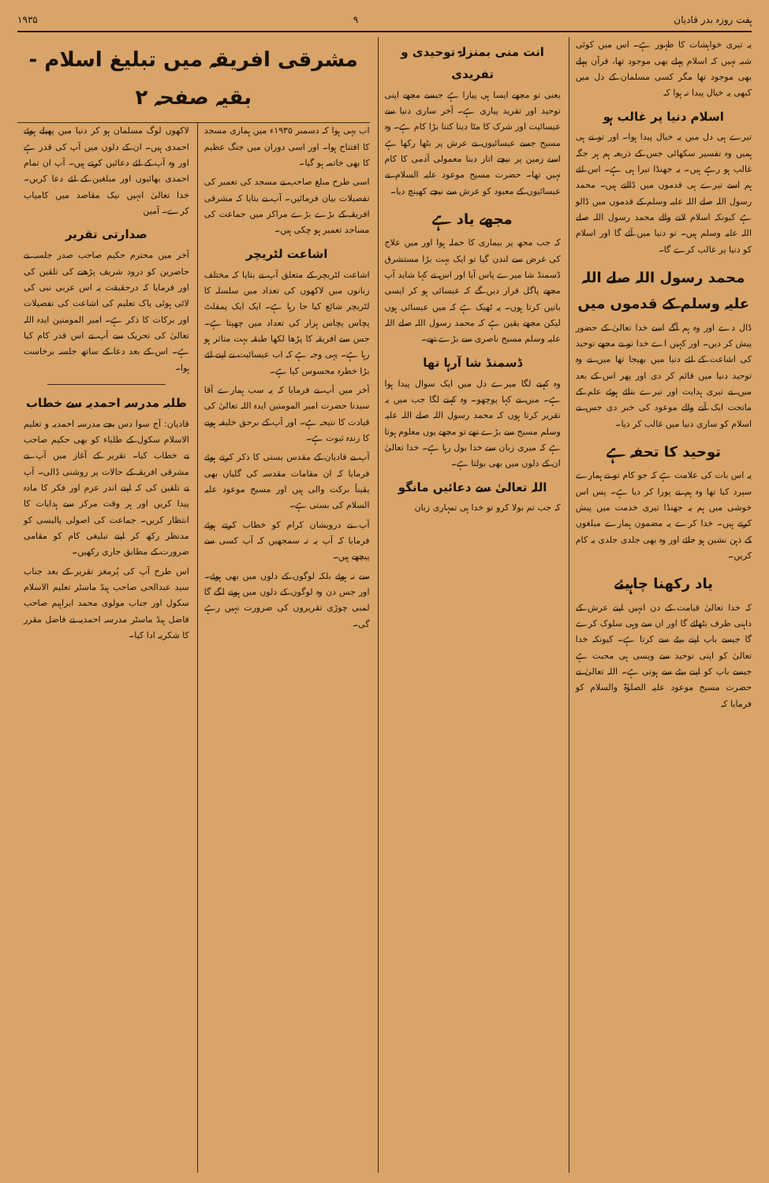ہفت روزہ بدر قادیان ۹ ۱۹۳۵
یہ تیری خواہشات کا ظہور ہے۔ اس میں کوئی شبہ نہیں کہ اسلام پہلے بھی موجود تھا، قرآن پہلے بھی موجود تھا مگر کسی مسلمان کے دل میں کبھی یہ خیال پیدا نہ ہوا کہ
اسلام دنیا پر غالب ہو
تیرے ہی دل میں یہ خیال پیدا ہوا۔ اور تو نے ہی ہمیں وہ تفسیر سکھائی جس کے ذریعہ ہم ہر جگہ غالب ہو رہے ہیں۔ یہ جھنڈا تیرا ہی ہے۔ اس لئے ہم اسے تیرے ہی قدموں میں ڈالتے ہیں۔ محمد رسول اللہ صلے اللہ علیہ وسلم کے قدموں میں ڈالو ہے کیونکہ اسلام لانے والے محمد رسول اللہ صلے اللہ علیہ وسلم ہیں۔ تو دنیا میں آئے گا اور اسلام کو دنیا پر غالب کرے گا۔
محمد رسول اللہ صلے اللہ علیہ وسلم کے قدموں میں
ڈال دے اور وہ ہم آگے اسے خدا تعالیٰ کے حضور پیش کر دیں۔ اور کہیں اے خدا تو نے مجھے توحید کی اشاعت کے لئے دنیا میں بھیجا تھا میں نے وہ توحید دنیا میں قائم کر دی اور پھر اس کے بعد میں نے تیری ہدایت اور تیرے بتائے ہوئے علم کے ماتحت ایک آنے والے موعود کی خبر دی جس نے اسلام کو ساری دنیا میں غالب کر دیا۔
توحید کا تحفہ ہے
یہ اس بات کی علامت ہے کہ جو کام تو نے ہمارے سپرد کیا تھا وہ ہم نے پورا کر دیا ہے۔ پس اس خوشی میں ہم یہ جھنڈا تیری خدمت میں پیش کرتے ہیں۔ خدا کرے یہ مضمون ہمارے مبلغوں کے ذہن نشین ہو جائے اور وہ بھی جلدی جلدی یہ کام کریں۔
یاد رکھنا چاہیئے
کہ خدا تعالیٰ قیامت کے دن انہیں اپنے عرش کے داہنی طرف بٹھائے گا اور ان سے وہی سلوک کرے گا جیسے باپ اپنے بیٹے سے کرتا ہے۔ کیونکہ خدا تعالیٰ کو اپنی توحید سے ویسی ہی محبت ہے جیسے باپ کو اپنے بیٹے سے ہوتی ہے۔ اللہ تعالیٰ نے حضرت مسیح موعود علیہ الصلوٰۃ والسلام کو فرمایا کہ
انت منی بمنزلۃ توحیدی و تفریدی
یعنی تو مجھے ایسا ہی پیارا ہے جیسے مجھے اپنی توحید اور تفرید پیاری ہے۔ آخر ساری دنیا سے عیسائیت اور شرک کا مٹا دینا کتنا بڑا کام ہے۔ وہ مسیح جسے عیسائیوں نے عرش پر بٹھا رکھا ہے اسے زمین پر نیچے اتار دینا معمولی آدمی کا کام نہیں تھا۔ حضرت مسیح موعود علیہ السلام نے عیسائیوں کے معبود کو عرش سے نیچے کھینچ دیا۔
مجھے یاد ہے
کہ جب مجھ پر بیماری کا حملہ ہوا اور میں علاج کی غرض سے لندن گیا تو ایک بہت بڑا مستشرق ڈسمنڈ شا میرے پاس آیا اور اس نے کہا شاید آپ مجھے پاگل قرار دیں گے کہ عیسائی ہو کر ایسی باتیں کرتا ہوں۔ یہ ٹھیک ہے کہ میں عیسائی ہوں لیکن مجھے یقین ہے کہ محمد رسول اللہ صلے اللہ علیہ وسلم مسیح ناصری سے بڑے تھے۔
ڈسمنڈ شا آرہا تھا
وہ کہنے لگا میرے دل میں ایک سوال پیدا ہوا ہے۔ میں نے کہا پوچھو۔ وہ کہنے لگا جب میں یہ تقریر کرتا ہوں کہ محمد رسول اللہ صلے اللہ علیہ وسلم مسیح سے بڑے تھے تو مجھے یوں معلوم ہوتا ہے کہ میری زبان سے خدا بول رہا ہے۔ خدا تعالیٰ ان کے دلوں میں بھی بولتا ہے۔
اللہ تعالیٰ سے دعائیں مانگو
کہ جب تم بولا کرو تو خدا ہی تمہاری زبان
مشرقی افریقہ میں تبلیغ اسلام - بقیہ صفحہ ۲
اب یہی ہوا کہ دسمبر ۱۹۳۵ء میں ہماری مسجد کا افتتاح ہوا۔ اور اسی دوران میں جنگ عظیم کا بھی خاتمہ ہو گیا۔
اسی طرح مبلغ صاحب نے مسجد کی تعمیر کی تفصیلات بیان فرمائیں۔ آپ نے بتایا کہ مشرقی افریقہ کے بڑے بڑے مراکز میں جماعت کی مساجد تعمیر ہو چکی ہیں۔
اشاعت لٹریچر
اشاعت لٹریچر کے متعلق آپ نے بتایا کہ مختلف زبانوں میں لاکھوں کی تعداد میں سلسلہ کا لٹریچر شائع کیا جا رہا ہے۔ ایک ایک پمفلٹ پچاس پچاس ہزار کی تعداد میں چھپتا ہے۔ جس سے افریقہ کا پڑھا لکھا طبقہ بہت متاثر ہو رہا ہے۔ یہی وجہ ہے کہ اب عیسائیت نے اپنے لئے بڑا خطرہ محسوس کیا ہے۔
آخر میں آپ نے فرمایا کہ یہ سب ہمارے آقا سیدنا حضرت امیر المومنین ایدہ اللہ تعالیٰ کی قیادت کا نتیجہ ہے۔ اور آپ کے برحق خلیفہ ہونے کا زندہ ثبوت ہے۔
آپ نے قادیان کے مقدس بستی کا ذکر کرتے ہوئے فرمایا کہ ان مقامات مقدسہ کی گلیاں بھی یقیناً برکت والی ہیں اور مسیح موعود علیہ السلام کی بستی ہے۔
آپ نے درویشان کرام کو خطاب کرتے ہوئے فرمایا کہ آپ یہ نہ سمجھیں کہ آپ کسی سے پیچھے ہیں۔
سے نہ ہوئے بلکہ لوگوں کے دلوں میں بھی ہوئے۔ اور جس دن وہ لوگوں کے دلوں میں ہونے لگے گا لمبی چوڑی تقریروں کی ضرورت نہیں رہے گی۔
لاکھوں لوگ مسلمان ہو کر دنیا میں پھیلے ہوئے احمدی ہیں۔ ان کے دلوں میں آپ کی قدر ہے اور وہ آپ کے لئے دعائیں کرتے ہیں۔ آپ ان تمام احمدی بھائیوں اور مبلغین کے لئے دعا کریں۔ خدا تعالیٰ انہیں نیک مقاصد میں کامیاب کرے۔ آمین
صدارتی تقریر
آخر میں محترم حکیم صاحب صدر جلسہ نے حاضرین کو درود شریف پڑھنے کی تلقین کی اور فرمایا کہ درحقیقت یہ اس عربی نبی کی لائی ہوئی پاک تعلیم کی اشاعت کی تفصیلات اور برکات کا ذکر ہے۔ امیر المومنین ایدہ اللہ تعالیٰ کی تحریک سے آپ نے اس قدر کام کیا ہے۔ اس کے بعد دعا کے ساتھ جلسہ برخاست ہوا۔
طلبہ مدرسہ احمدیہ سے خطاب
قادیان: آج سوا دس بجے مدرسہ احمدیہ و تعلیم الاسلام سکول کے طلباء کو بھی حکیم صاحب نے خطاب کیا۔ تقریر کے آغاز میں آپ نے مشرقی افریقہ کے حالات پر روشنی ڈالی۔ آپ نے تلقین کی کہ اپنے اندر عزم اور فکر کا مادہ پیدا کریں اور ہر وقت مرکز سے ہدایات کا انتظار کریں۔ جماعت کی اصولی پالیسی کو مدنظر رکھ کر اپنے تبلیغی کام کو مقامی ضرورت کے مطابق جاری رکھیں۔
اس طرح آپ کی پُرمغز تقریر کے بعد جناب سید عبدالحی صاحب ہیڈ ماسٹر تعلیم الاسلام سکول اور جناب مولوی محمد ابراہیم صاحب فاضل ہیڈ ماسٹر مدرسہ احمدیہ نے فاضل مقرر کا شکریہ ادا کیا۔